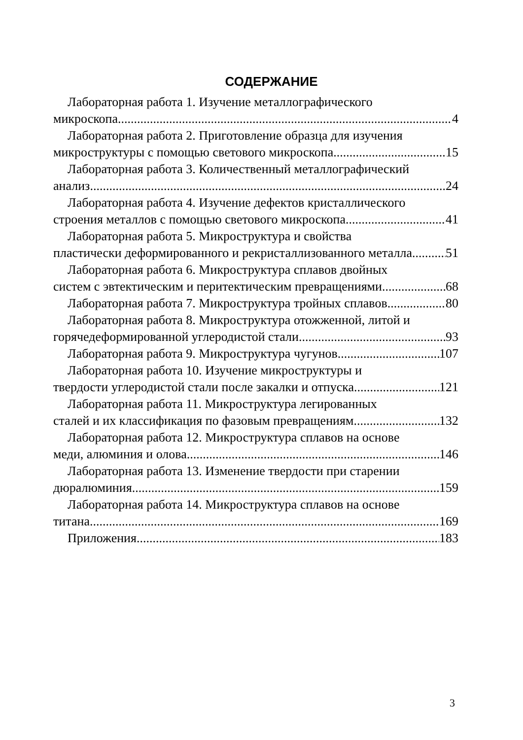СОДЕРЖАНИЕ
Лабораторная работа 1. Изучение металлографического
микроскопа 4
Лабораторная работа 2. Приготовление образца для изучения
микроструктуры с помощью светового микроскопа 15
Лабораторная работа 3. Количественный металлографический
анализ 24
Лабораторная работа 4. Изучение дефектов кристаллического
строения металлов с помощью светового микроскопа 41
Лабораторная работа 5. Микроструктура и свойства
пластически деформированного и рекристаллизованного металла 51
Лабораторная работа 6. Микроструктура сплавов двойных
систем с эвтектическим и перитектическим превращениями 68
Лабораторная работа 7. Микроструктура тройных сплавов 80
Лабораторная работа 8. Микроструктура отожженной, литой и
горячедеформированной углеродистой стали 93
Лабораторная работа 9. Микроструктура чугунов 107
Лабораторная работа 10. Изучение микроструктуры и
твердости углеродистой стали после закалки и отпуска 121
Лабораторная работа 11. Микроструктура легированных
сталей и их классификация по фазовым превращениям 132
Лабораторная работа 12. Микроструктура сплавов на основе
меди, алюминия и олова 146
Лабораторная работа 13. Изменение твердости при старении
дюралюминия 159
Лабораторная работа 14. Микроструктура сплавов на основе
титана 169
Приложения 183
3